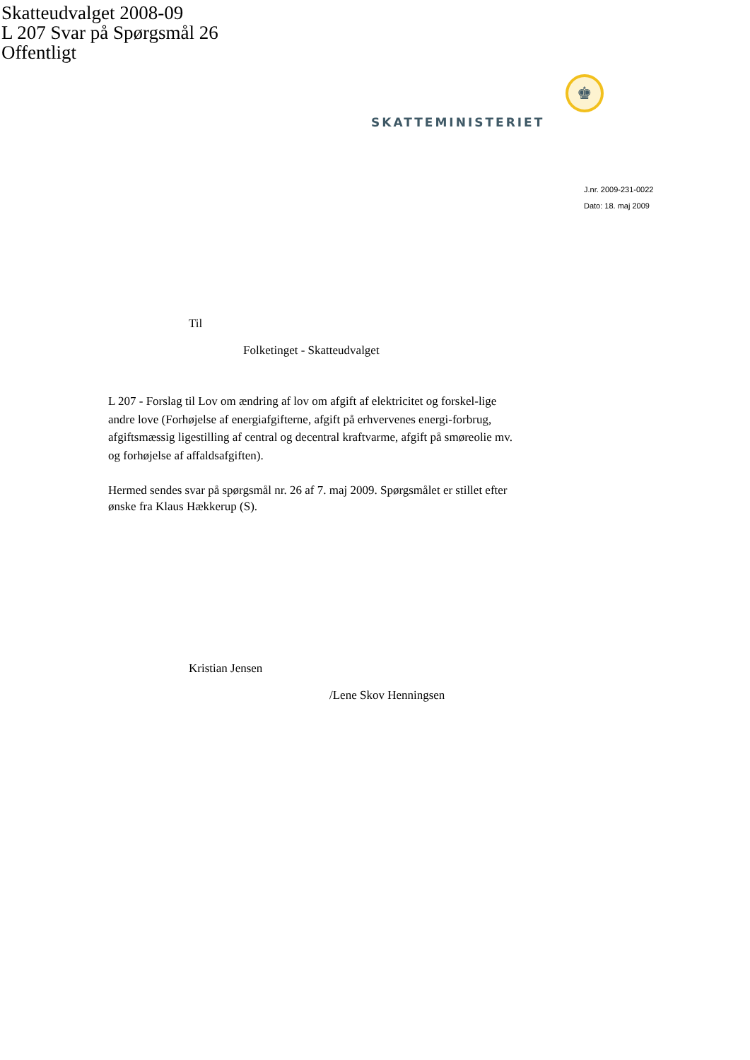Skatteudvalget 2008-09
L 207 Svar på Spørgsmål 26
Offentligt
♚
SKATTEMINISTERIET
J.nr. 2009-231-0022
Dato: 18. maj 2009
Til
Folketinget - Skatteudvalget
L 207 - Forslag til Lov om ændring af lov om afgift af elektricitet og forskel-lige andre love (Forhøjelse af energiafgifterne, afgift på erhvervenes energi-forbrug, afgiftsmæssig ligestilling af central og decentral kraftvarme, afgift på smøreolie mv. og forhøjelse af affaldsafgiften).
Hermed sendes svar på spørgsmål nr. 26 af 7. maj 2009. Spørgsmålet er stillet efter ønske fra Klaus Hækkerup (S).
Kristian Jensen
/Lene Skov Henningsen